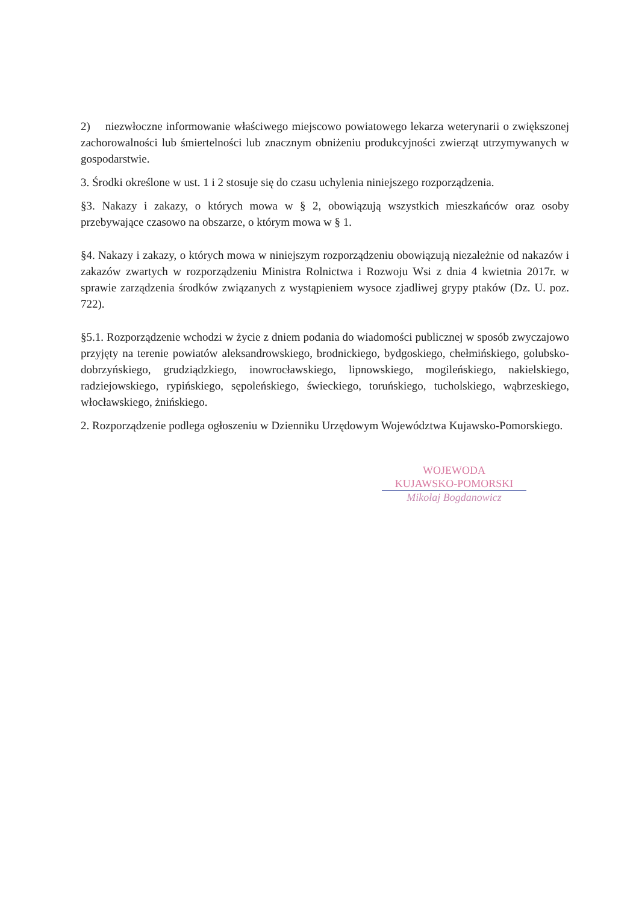2) niezwłoczne informowanie właściwego miejscowo powiatowego lekarza weterynarii o zwiększonej zachorowalności lub śmiertelności lub znacznym obniżeniu produkcyjności zwierząt utrzymywanych w gospodarstwie.
3. Środki określone w ust. 1 i 2 stosuje się do czasu uchylenia niniejszego rozporządzenia.
§3. Nakazy i zakazy, o których mowa w § 2, obowiązują wszystkich mieszkańców oraz osoby przebywające czasowo na obszarze, o którym mowa w § 1.
§4. Nakazy i zakazy, o których mowa w niniejszym rozporządzeniu obowiązują niezależnie od nakazów i zakazów zwartych w rozporządzeniu Ministra Rolnictwa i Rozwoju Wsi z dnia 4 kwietnia 2017r. w sprawie zarządzenia środków związanych z wystąpieniem wysoce zjadliwej grypy ptaków (Dz. U. poz. 722).
§5.1. Rozporządzenie wchodzi w życie z dniem podania do wiadomości publicznej w sposób zwyczajowo przyjęty na terenie powiatów aleksandrowskiego, brodnickiego, bydgoskiego, chełmińskiego, golubsko-dobrzyńskiego, grudziądzkiego, inowrocławskiego, lipnowskiego, mogileńskiego, nakielskiego, radziejowskiego, rypińskiego, sępoleńskiego, świeckiego, toruńskiego, tucholskiego, wąbrzeskiego, włocławskiego, żnińskiego.
2. Rozporządzenie podlega ogłoszeniu w Dzienniku Urzędowym Województwa Kujawsko-Pomorskiego.
WOJEWODA
KUJAWSKO-POMORSKI
Mikołaj Bogdanowicz